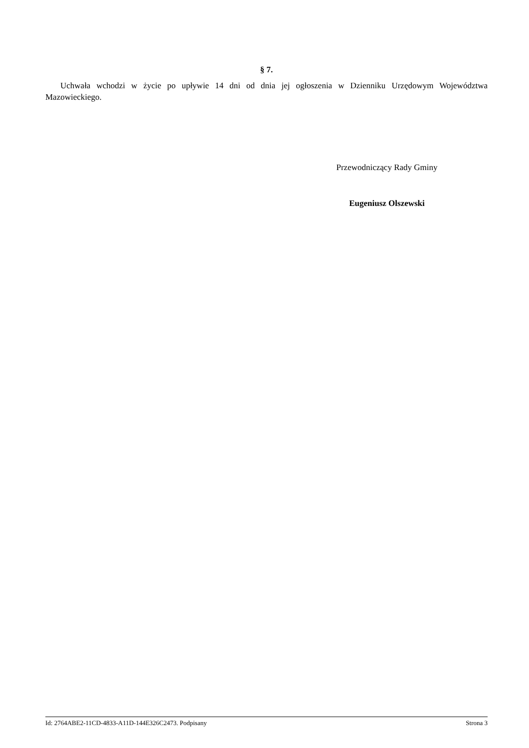§ 7.
Uchwała wchodzi w życie po upływie 14 dni od dnia jej ogłoszenia w Dzienniku Urzędowym Województwa Mazowieckiego.
Przewodniczący Rady Gminy
Eugeniusz Olszewski
Id: 2764ABE2-11CD-4833-A11D-144E326C2473. Podpisany Strona 3